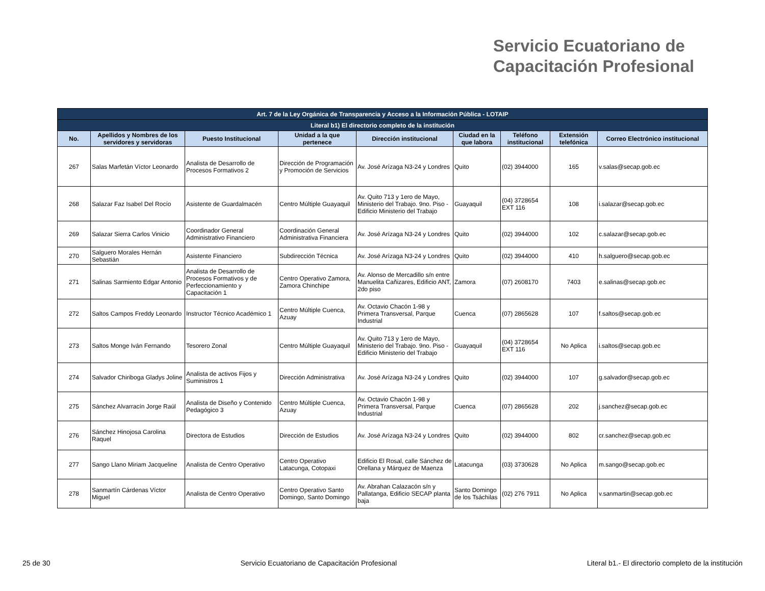Servicio Ecuatoriano de
Capacitación Profesional
| Art. 7 de la Ley Orgánica de Transparencia y Acceso a la Información Pública - LOTAIP | | | | | | | | |
| --- | --- | --- | --- | --- | --- | --- | --- | --- |
| Literal b1) El directorio completo de la institución | | | | | | | | |
| No. | Apellidos y Nombres de los servidores y servidoras | Puesto Institucional | Unidad a la que pertenece | Dirección institucional | Ciudad en la que labora | Teléfono institucional | Extensión telefónica | Correo Electrónico institucional |
| 267 | Salas Marfetán Víctor Leonardo | Analista de Desarrollo de Procesos Formativos 2 | Dirección de Programación y Promoción de Servicios | Av. José Arízaga N3-24 y Londres | Quito | (02) 3944000 | 165 | v.salas@secap.gob.ec |
| 268 | Salazar Faz Isabel Del Rocío | Asistente de Guardalmacén | Centro Múltiple Guayaquil | Av. Quito 713 y 1ero de Mayo, Ministerio del Trabajo. 9no. Piso - Edificio Ministerio del Trabajo | Guayaquil | (04) 3728654 EXT 116 | 108 | i.salazar@secap.gob.ec |
| 269 | Salazar Sierra Carlos Vinicio | Coordinador General Administrativo Financiero | Coordinación General Administrativa Financiera | Av. José Arízaga N3-24 y Londres | Quito | (02) 3944000 | 102 | c.salazar@secap.gob.ec |
| 270 | Salguero Morales Hernán Sebastián | Asistente Financiero | Subdirección Técnica | Av. José Arízaga N3-24 y Londres | Quito | (02) 3944000 | 410 | h.salguero@secap.gob.ec |
| 271 | Salinas Sarmiento Edgar Antonio | Analista de Desarrollo de Procesos Formativos y de Perfeccionamiento y Capacitación 1 | Centro Operativo Zamora, Zamora Chinchipe | Av. Alonso de Mercadillo s/n entre Manuelita Cañizares, Edificio ANT, 2do piso | Zamora | (07) 2608170 | 7403 | e.salinas@secap.gob.ec |
| 272 | Saltos Campos Freddy Leonardo | Instructor Técnico Académico 1 | Centro Múltiple Cuenca, Azuay | Av. Octavio Chacón 1-98 y Primera Transversal, Parque Industrial | Cuenca | (07) 2865628 | 107 | f.saltos@secap.gob.ec |
| 273 | Saltos Monge Iván Fernando | Tesorero Zonal | Centro Múltiple Guayaquil | Av. Quito 713 y 1ero de Mayo, Ministerio del Trabajo. 9no. Piso - Edificio Ministerio del Trabajo | Guayaquil | (04) 3728654 EXT 116 | No Aplica | i.saltos@secap.gob.ec |
| 274 | Salvador Chiriboga Gladys Joline | Analista de activos Fijos y Suministros 1 | Dirección Administrativa | Av. José Arízaga N3-24 y Londres | Quito | (02) 3944000 | 107 | g.salvador@secap.gob.ec |
| 275 | Sánchez Alvarracín Jorge Raúl | Analista de Diseño y Contenido Pedagógico 3 | Centro Múltiple Cuenca, Azuay | Av. Octavio Chacón 1-98 y Primera Transversal, Parque Industrial | Cuenca | (07) 2865628 | 202 | j.sanchez@secap.gob.ec |
| 276 | Sánchez Hinojosa Carolina Raquel | Directora de Estudios | Dirección de Estudios | Av. José Arízaga N3-24 y Londres | Quito | (02) 3944000 | 802 | cr.sanchez@secap.gob.ec |
| 277 | Sango Llano Miriam Jacqueline | Analista de Centro Operativo | Centro Operativo Latacunga, Cotopaxi | Edificio El Rosal, calle Sánchez de Orellana y Márquez de Maenza | Latacunga | (03) 3730628 | No Aplica | m.sango@secap.gob.ec |
| 278 | Sanmartín Cárdenas Víctor Miguel | Analista de Centro Operativo | Centro Operativo Santo Domingo, Santo Domingo | Av. Abrahan Calazacón s/n y Pallatanga, Edificio SECAP planta baja | Santo Domingo de los Tsáchilas | (02) 276 7911 | No Aplica | v.sanmartin@secap.gob.ec |
25 de 30 Servicio Ecuatoriano de Capacitación Profesional Literal b1.- El directorio completo de la institución